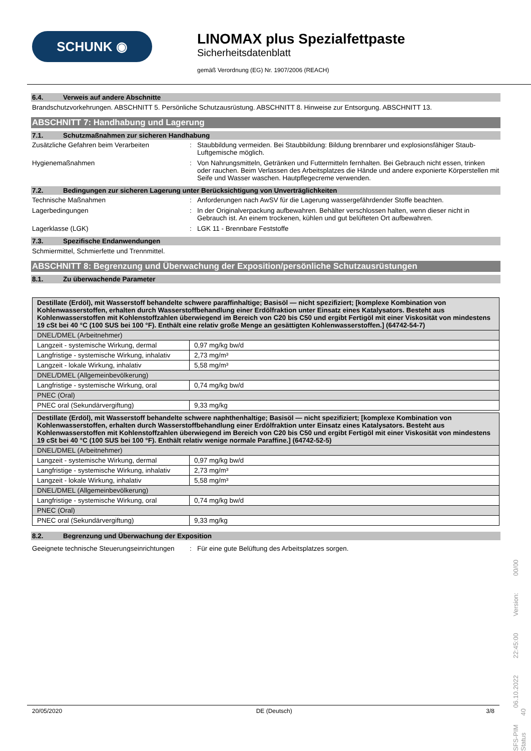SCHUNK ◉
LINOMAX plus Spezialfettpaste
Sicherheitsdatenblatt
gemäß Verordnung (EG) Nr. 1907/2006 (REACH)
6.4. Verweis auf andere Abschnitte
Brandschutzvorkehrungen. ABSCHNITT 5. Persönliche Schutzausrüstung. ABSCHNITT 8. Hinweise zur Entsorgung. ABSCHNITT 13.
ABSCHNITT 7: Handhabung und Lagerung
7.1. Schutzmaßnahmen zur sicheren Handhabung
Zusätzliche Gefahren beim Verarbeiten : Staubbildung vermeiden. Bei Staubbildung: Bildung brennbarer und explosionsfähiger Staub-Luftgemische möglich.
Hygienemaßnahmen : Von Nahrungsmitteln, Getränken und Futtermitteln fernhalten. Bei Gebrauch nicht essen, trinken oder rauchen. Beim Verlassen des Arbeitsplatzes die Hände und andere exponierte Körperstellen mit Seife und Wasser waschen. Hautpflegecreme verwenden.
7.2. Bedingungen zur sicheren Lagerung unter Berücksichtigung von Unverträglichkeiten
Technische Maßnahmen : Anforderungen nach AwSV für die Lagerung wassergefährdender Stoffe beachten.
Lagerbedingungen : In der Originalverpackung aufbewahren. Behälter verschlossen halten, wenn dieser nicht in Gebrauch ist. An einem trockenen, kühlen und gut belüfteten Ort aufbewahren.
Lagerklasse (LGK) : LGK 11 - Brennbare Feststoffe
7.3. Spezifische Endanwendungen
Schmiermittel, Schmierfette und Trennmittel.
ABSCHNITT 8: Begrenzung und Überwachung der Exposition/persönliche Schutzausrüstungen
8.1. Zu überwachende Parameter
| Destillate (Erdöl), mit Wasserstoff behandelte schwere paraffinhaltige; Basisöl — nicht spezifiziert; [komplexe Kombination von Kohlenwasserstoffen, erhalten durch Wasserstoffbehandlung einer Erdölfraktion unter Einsatz eines Katalysators. Besteht aus Kohlenwasserstoffen mit Kohlenstoffzahlen überwiegend im Bereich von C20 bis C50 und ergibt Fertigöl mit einer Viskosität von mindestens 19 cSt bei 40 °C (100 SUS bei 100 °F). Enthält eine relativ große Menge an gesättigten Kohlenwasserstoffen.] (64742-54-7) | |
| DNEL/DMEL (Arbeitnehmer) | |
| Langzeit - systemische Wirkung, dermal | 0,97 mg/kg bw/d |
| Langfristige - systemische Wirkung, inhalativ | 2,73 mg/m³ |
| Langzeit - lokale Wirkung, inhalativ | 5,58 mg/m³ |
| DNEL/DMEL (Allgemeinbevölkerung) | |
| Langfristige - systemische Wirkung, oral | 0,74 mg/kg bw/d |
| PNEC (Oral) | |
| PNEC oral (Sekundärvergiftung) | 9,33 mg/kg |
| Destillate (Erdöl), mit Wasserstoff behandelte schwere naphthenhaltige; Basisöl — nicht spezifiziert; [komplexe Kombination von Kohlenwasserstoffen, erhalten durch Wasserstoffbehandlung einer Erdölfraktion unter Einsatz eines Katalysators. Besteht aus Kohlenwasserstoffen mit Kohlenstoffzahlen überwiegend im Bereich von C20 bis C50 und ergibt Fertigöl mit einer Viskosität von mindestens 19 cSt bei 40 °C (100 SUS bei 100 °F). Enthält relativ wenige normale Paraffine.] (64742-52-5) | |
| DNEL/DMEL (Arbeitnehmer) | |
| Langzeit - systemische Wirkung, dermal | 0,97 mg/kg bw/d |
| Langfristige - systemische Wirkung, inhalativ | 2,73 mg/m³ |
| Langzeit - lokale Wirkung, inhalativ | 5,58 mg/m³ |
| DNEL/DMEL (Allgemeinbevölkerung) | |
| Langfristige - systemische Wirkung, oral | 0,74 mg/kg bw/d |
| PNEC (Oral) | |
| PNEC oral (Sekundärvergiftung) | 9,33 mg/kg |
8.2. Begrenzung und Überwachung der Exposition
Geeignete technische Steuerungseinrichtungen
: Für eine gute Belüftung des Arbeitsplatzes sorgen.
20/05/2020 DE (Deutsch) 3/8
SFS-PIM 06.10.2022 22:45:00 Version: 00/00 Status 40